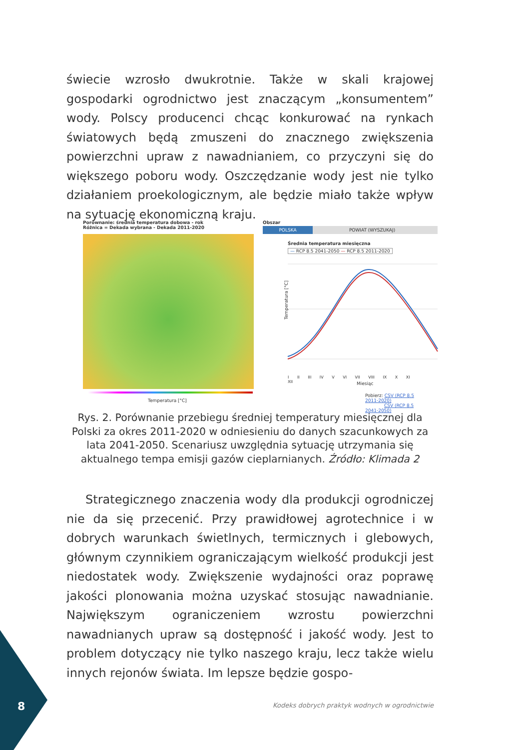świecie wzrosło dwukrotnie. Także w skali krajowej gospodarki ogrodnictwo jest znaczącym „konsumentem” wody. Polscy producenci chcąc konkurować na rynkach światowych będą zmuszeni do znacznego zwiększenia powierzchni upraw z nawadnianiem, co przyczyni się do większego poboru wody. Oszczędzanie wody jest nie tylko działaniem proekologicznym, ale będzie miało także wpływ na sytuację ekonomiczną kraju.
Porównanie: średnia temperatura dobowa - rok
Różnica = Dekada wybrana - Dekada 2011-2020
Temperatura [°C]
Obszar
POLSKA POWIAT (WYSZUKAJ)
Średnia temperatura miesięczna
— RCP 8.5 2041-2050 — RCP 8.5 2011-2020
Temperatura [°C]
I II III IV V VI VII VIII IX X XI XII
Miesiąc
Pobierz: CSV (RCP 8.5 2011-2020)
CSV (RCP 8.5 2041-2050)
Rys. 2. Porównanie przebiegu średniej temperatury miesięcznej dla Polski za okres 2011-2020 w odniesieniu do danych szacunkowych za lata 2041-2050. Scenariusz uwzględnia sytuację utrzymania się aktualnego tempa emisji gazów cieplarnianych. Źródło: Klimada 2
Strategicznego znaczenia wody dla produkcji ogrodniczej nie da się przecenić. Przy prawidłowej agrotechnice i w dobrych warunkach świetlnych, termicznych i glebowych, głównym czynnikiem ograniczającym wielkość produkcji jest niedostatek wody. Zwiększenie wydajności oraz poprawę jakości plonowania można uzyskać stosując nawadnianie. Największym ogranicze­niem wzrostu powierzchni nawadnianych upraw są dostępność i jakość wody. Jest to problem dotyczący nie tylko naszego kraju, lecz także wielu innych rejonów świata. Im lepsze będzie gospo-
8
Kodeks dobrych praktyk wodnych w ogrodnictwie